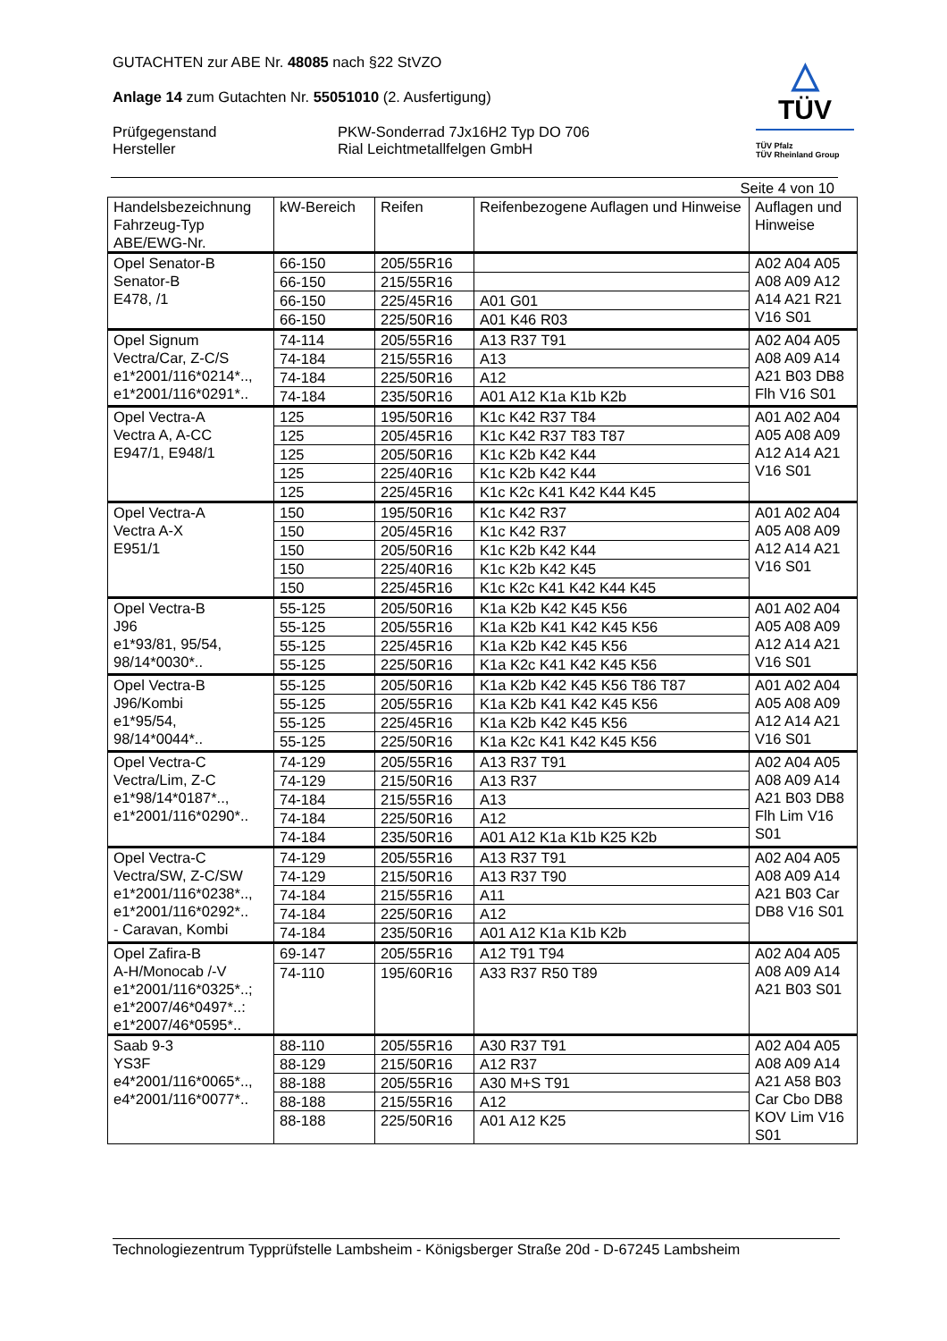△
TÜV
TÜV Pfalz
TÜV Rheinland Group
GUTACHTEN zur ABE Nr. 48085 nach §22 StVZO
Anlage 14 zum Gutachten Nr. 55051010 (2. Ausfertigung)
Prüfgegenstand
Hersteller
PKW-Sonderrad 7Jx16H2 Typ DO 706
Rial Leichtmetallfelgen GmbH
Seite 4 von 10
| Handelsbezeichnung Fahrzeug-Typ ABE/EWG-Nr. | kW-Bereich | Reifen | Reifenbezogene Auflagen und Hinweise | Auflagen und Hinweise |
| --- | --- | --- | --- | --- |
| Opel Senator-B Senator-B E478, /1 | 66-150 | 205/55R16 | | A02 A04 A05 A08 A09 A12 A14 A21 R21 V16 S01 |
| | 66-150 | 215/55R16 | | |
| | 66-150 | 225/45R16 | A01 G01 | |
| | 66-150 | 225/50R16 | A01 K46 R03 | |
| Opel Signum Vectra/Car, Z-C/S e1*2001/116*0214*.., e1*2001/116*0291*.. | 74-114 | 205/55R16 | A13 R37 T91 | A02 A04 A05 A08 A09 A14 A21 B03 DB8 Flh V16 S01 |
| | 74-184 | 215/55R16 | A13 | |
| | 74-184 | 225/50R16 | A12 | |
| | 74-184 | 235/50R16 | A01 A12 K1a K1b K2b | |
| Opel Vectra-A Vectra A, A-CC E947/1, E948/1 | 125 | 195/50R16 | K1c K42 R37 T84 | A01 A02 A04 A05 A08 A09 A12 A14 A21 V16 S01 |
| | 125 | 205/45R16 | K1c K42 R37 T83 T87 | |
| | 125 | 205/50R16 | K1c K2b K42 K44 | |
| | 125 | 225/40R16 | K1c K2b K42 K44 | |
| | 125 | 225/45R16 | K1c K2c K41 K42 K44 K45 | |
| Opel Vectra-A Vectra A-X E951/1 | 150 | 195/50R16 | K1c K42 R37 | A01 A02 A04 A05 A08 A09 A12 A14 A21 V16 S01 |
| | 150 | 205/45R16 | K1c K42 R37 | |
| | 150 | 205/50R16 | K1c K2b K42 K44 | |
| | 150 | 225/40R16 | K1c K2b K42 K45 | |
| | 150 | 225/45R16 | K1c K2c K41 K42 K44 K45 | |
| Opel Vectra-B J96 e1*93/81, 95/54, 98/14*0030*.. | 55-125 | 205/50R16 | K1a K2b K42 K45 K56 | A01 A02 A04 A05 A08 A09 A12 A14 A21 V16 S01 |
| | 55-125 | 205/55R16 | K1a K2b K41 K42 K45 K56 | |
| | 55-125 | 225/45R16 | K1a K2b K42 K45 K56 | |
| | 55-125 | 225/50R16 | K1a K2c K41 K42 K45 K56 | |
| Opel Vectra-B J96/Kombi e1*95/54, 98/14*0044*.. | 55-125 | 205/50R16 | K1a K2b K42 K45 K56 T86 T87 | A01 A02 A04 A05 A08 A09 A12 A14 A21 V16 S01 |
| | 55-125 | 205/55R16 | K1a K2b K41 K42 K45 K56 | |
| | 55-125 | 225/45R16 | K1a K2b K42 K45 K56 | |
| | 55-125 | 225/50R16 | K1a K2c K41 K42 K45 K56 | |
| Opel Vectra-C Vectra/Lim, Z-C e1*98/14*0187*.., e1*2001/116*0290*.. | 74-129 | 205/55R16 | A13 R37 T91 | A02 A04 A05 A08 A09 A14 A21 B03 DB8 Flh Lim V16 S01 |
| | 74-129 | 215/50R16 | A13 R37 | |
| | 74-184 | 215/55R16 | A13 | |
| | 74-184 | 225/50R16 | A12 | |
| | 74-184 | 235/50R16 | A01 A12 K1a K1b K25 K2b | |
| Opel Vectra-C Vectra/SW, Z-C/SW e1*2001/116*0238*.., e1*2001/116*0292*.. - Caravan, Kombi | 74-129 | 205/55R16 | A13 R37 T91 | A02 A04 A05 A08 A09 A14 A21 B03 Car DB8 V16 S01 |
| | 74-129 | 215/50R16 | A13 R37 T90 | |
| | 74-184 | 215/55R16 | A11 | |
| | 74-184 | 225/50R16 | A12 | |
| | 74-184 | 235/50R16 | A01 A12 K1a K1b K2b | |
| Opel Zafira-B A-H/Monocab /-V e1*2001/116*0325*..; e1*2007/46*0497*..: e1*2007/46*0595*.. | 69-147 | 205/55R16 | A12 T91 T94 | A02 A04 A05 A08 A09 A14 A21 B03 S01 |
| | 74-110 | 195/60R16 | A33 R37 R50 T89 | |
| Saab 9-3 YS3F e4*2001/116*0065*.., e4*2001/116*0077*.. | 88-110 | 205/55R16 | A30 R37 T91 | A02 A04 A05 A08 A09 A14 A21 A58 B03 Car Cbo DB8 KOV Lim V16 S01 |
| | 88-129 | 215/50R16 | A12 R37 | |
| | 88-188 | 205/55R16 | A30 M+S T91 | |
| | 88-188 | 215/55R16 | A12 | |
| | 88-188 | 225/50R16 | A01 A12 K25 | |
Technologiezentrum Typprüfstelle Lambsheim - Königsberger Straße 20d - D-67245 Lambsheim